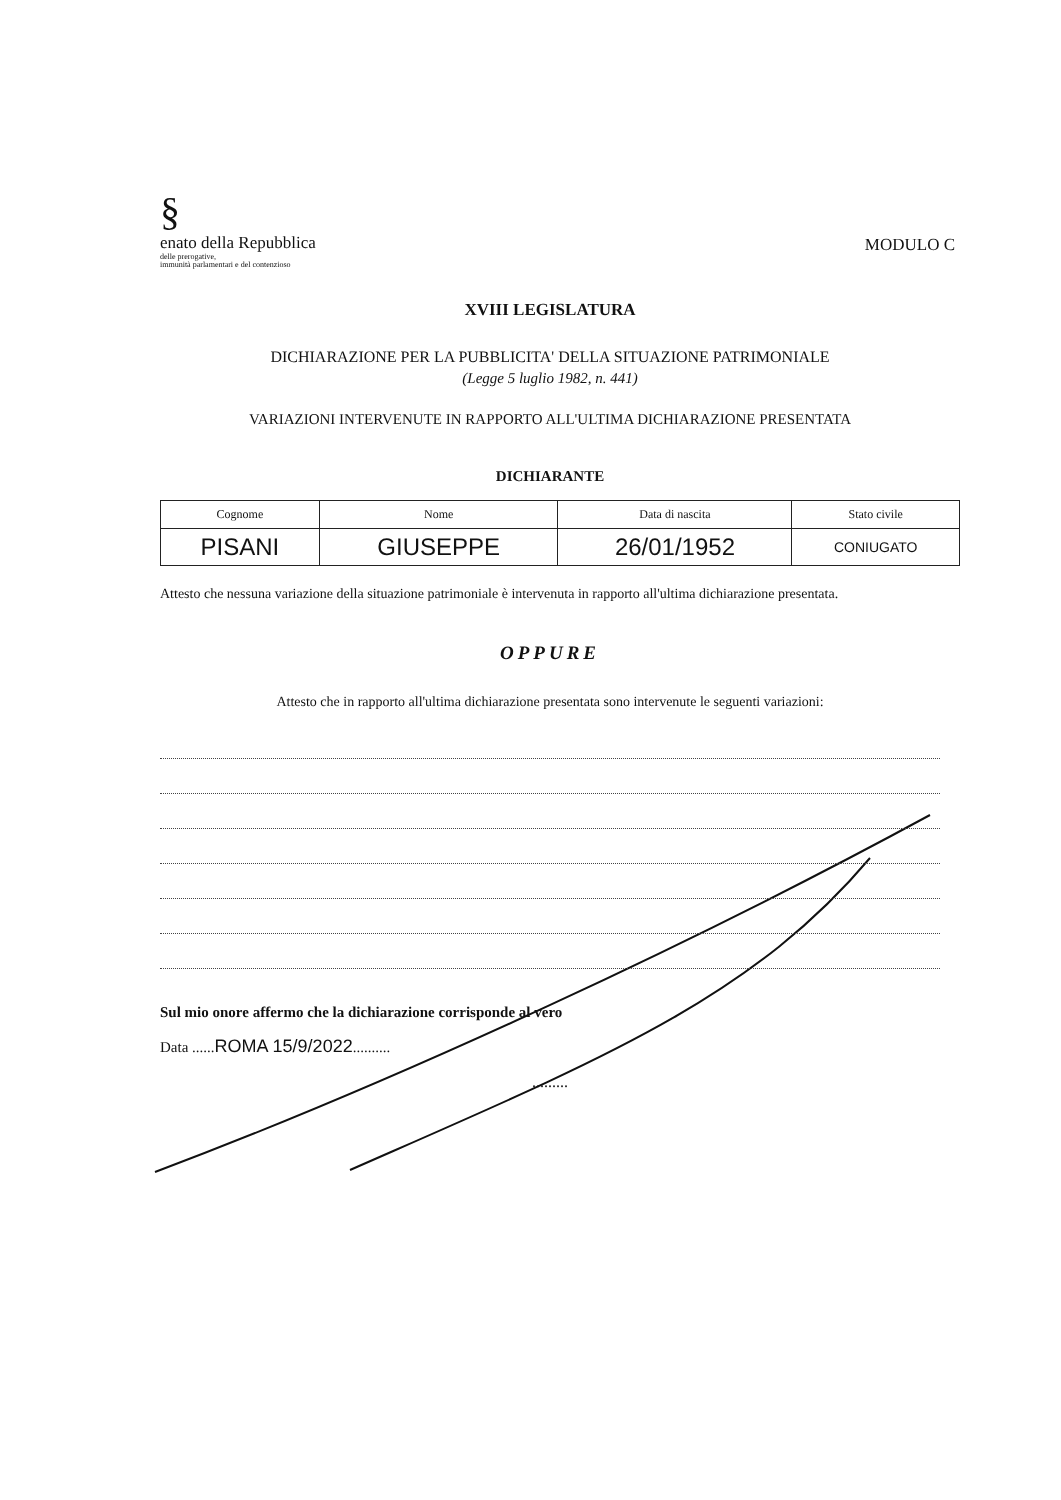MODULO C
§
enato della Repubblica
delle prerogative,
immunità parlamentari e del contenzioso
XVIII LEGISLATURA
DICHIARAZIONE PER LA PUBBLICITA' DELLA SITUAZIONE PATRIMONIALE
(Legge 5 luglio 1982, n. 441)
VARIAZIONI INTERVENUTE IN RAPPORTO ALL'ULTIMA DICHIARAZIONE PRESENTATA
DICHIARANTE
| Cognome | Nome | Data di nascita | Stato civile |
| PISANI | GIUSEPPE | 26/01/1952 | CONIUGATO |
Attesto che nessuna variazione della situazione patrimoniale è intervenuta in rapporto all'ultima dichiarazione presentata.
OPPURE
Attesto che in rapporto all'ultima dichiarazione presentata sono intervenute le seguenti variazioni:
Sul mio onore affermo che la dichiarazione corrisponde al vero
Data ......ROMA 15/9/2022..........
.........